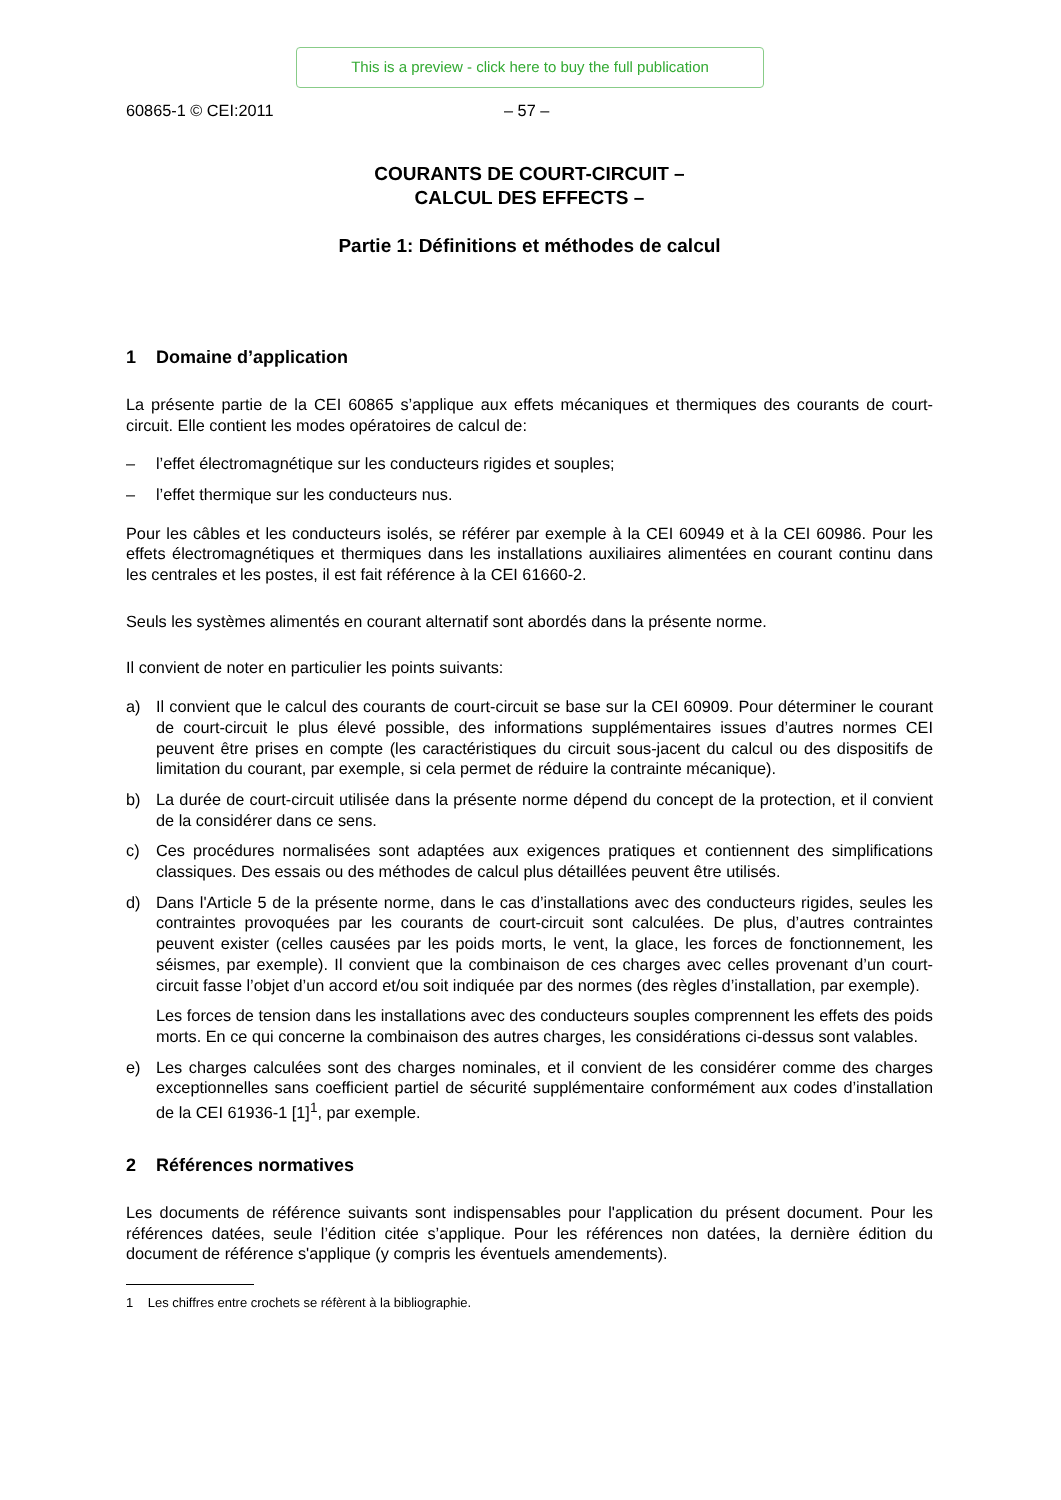This is a preview - click here to buy the full publication
60865-1 © CEI:2011 – 57 –
COURANTS DE COURT-CIRCUIT –
CALCUL DES EFFECTS –
Partie 1: Définitions et méthodes de calcul
1 Domaine d’application
La présente partie de la CEI 60865 s’applique aux effets mécaniques et thermiques des courants de court-circuit. Elle contient les modes opératoires de calcul de:
– l’effet électromagnétique sur les conducteurs rigides et souples;
– l’effet thermique sur les conducteurs nus.
Pour les câbles et les conducteurs isolés, se référer par exemple à la CEI 60949 et à la CEI 60986. Pour les effets électromagnétiques et thermiques dans les installations auxiliaires alimentées en courant continu dans les centrales et les postes, il est fait référence à la CEI 61660-2.
Seuls les systèmes alimentés en courant alternatif sont abordés dans la présente norme.
Il convient de noter en particulier les points suivants:
a) Il convient que le calcul des courants de court-circuit se base sur la CEI 60909. Pour déterminer le courant de court-circuit le plus élevé possible, des informations supplémentaires issues d’autres normes CEI peuvent être prises en compte (les caractéristiques du circuit sous-jacent du calcul ou des dispositifs de limitation du courant, par exemple, si cela permet de réduire la contrainte mécanique).
b) La durée de court-circuit utilisée dans la présente norme dépend du concept de la protection, et il convient de la considérer dans ce sens.
c) Ces procédures normalisées sont adaptées aux exigences pratiques et contiennent des simplifications classiques. Des essais ou des méthodes de calcul plus détaillées peuvent être utilisés.
d) Dans l'Article 5 de la présente norme, dans le cas d’installations avec des conducteurs rigides, seules les contraintes provoquées par les courants de court-circuit sont calculées. De plus, d’autres contraintes peuvent exister (celles causées par les poids morts, le vent, la glace, les forces de fonctionnement, les séismes, par exemple). Il convient que la combinaison de ces charges avec celles provenant d’un court-circuit fasse l’objet d’un accord et/ou soit indiquée par des normes (des règles d’installation, par exemple).
Les forces de tension dans les installations avec des conducteurs souples comprennent les effets des poids morts. En ce qui concerne la combinaison des autres charges, les considérations ci-dessus sont valables.
e) Les charges calculées sont des charges nominales, et il convient de les considérer comme des charges exceptionnelles sans coefficient partiel de sécurité supplémentaire conformément aux codes d’installation de la CEI 61936-1 [1]<sup>1</sup>, par exemple.
2 Références normatives
Les documents de référence suivants sont indispensables pour l'application du présent document. Pour les références datées, seule l’édition citée s’applique. Pour les références non datées, la dernière édition du document de référence s'applique (y compris les éventuels amendements).
1 Les chiffres entre crochets se réfèrent à la bibliographie.